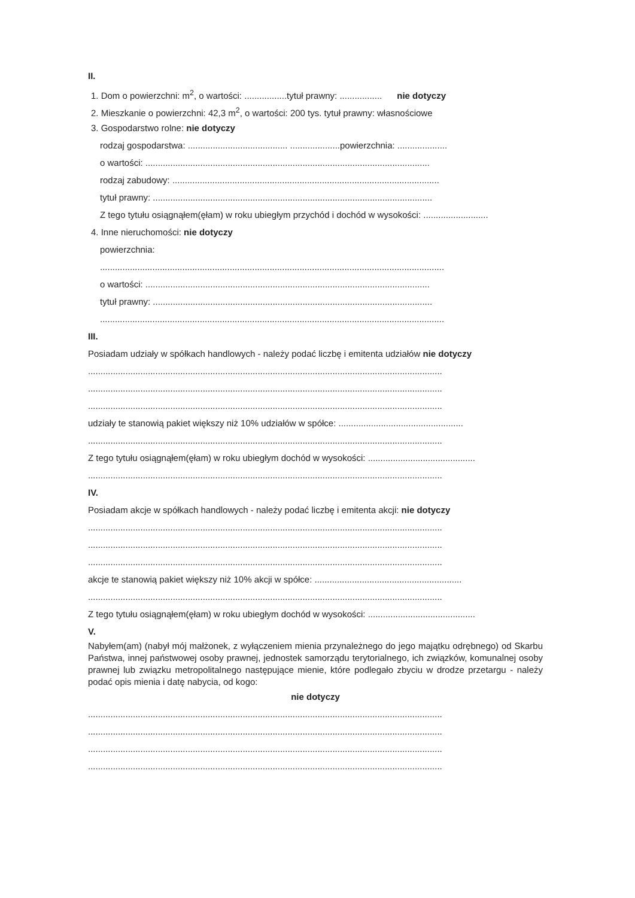II.
1. Dom o powierzchni: m<sup>2</sup>, o wartości: .................tytuł prawny: ................. nie dotyczy
2. Mieszkanie o powierzchni: 42,3 m<sup>2</sup>, o wartości: 200 tys. tytuł prawny: własnościowe
3. Gospodarstwo rolne: nie dotyczy
rodzaj gospodarstwa: ........................................ ....................powierzchnia: ....................
o wartości: ..................................................................................................................
rodzaj zabudowy: ...........................................................................................................
tytuł prawny: ................................................................................................................
Z tego tytułu osiągnąłem(ęłam) w roku ubiegłym przychód i dochód w wysokości: ..........................
4. Inne nieruchomości: nie dotyczy
powierzchnia:
..........................................................................................................................................
o wartości: ..................................................................................................................
tytuł prawny: ................................................................................................................
..........................................................................................................................................
III.
Posiadam udziały w spółkach handlowych - należy podać liczbę i emitenta udziałów nie dotyczy
..............................................................................................................................................
..............................................................................................................................................
..............................................................................................................................................
udziały te stanowią pakiet większy niż 10% udziałów w spółce: ..................................................
..............................................................................................................................................
Z tego tytułu osiągnąłem(ęłam) w roku ubiegłym dochód w wysokości: ...........................................
..............................................................................................................................................
IV.
Posiadam akcje w spółkach handlowych - należy podać liczbę i emitenta akcji: nie dotyczy
..............................................................................................................................................
..............................................................................................................................................
..............................................................................................................................................
akcje te stanowią pakiet większy niż 10% akcji w spółce: ...........................................................
..............................................................................................................................................
Z tego tytułu osiągnąłem(ęłam) w roku ubiegłym dochód w wysokości: ...........................................
V.
Nabyłem(am) (nabył mój małżonek, z wyłączeniem mienia przynależnego do jego majątku odrębnego) od Skarbu Państwa, innej państwowej osoby prawnej, jednostek samorządu terytorialnego, ich związków, komunalnej osoby prawnej lub związku metropolitalnego następujące mienie, które podlegało zbyciu w drodze przetargu - należy podać opis mienia i datę nabycia, od kogo:
nie dotyczy
..............................................................................................................................................
..............................................................................................................................................
..............................................................................................................................................
..............................................................................................................................................